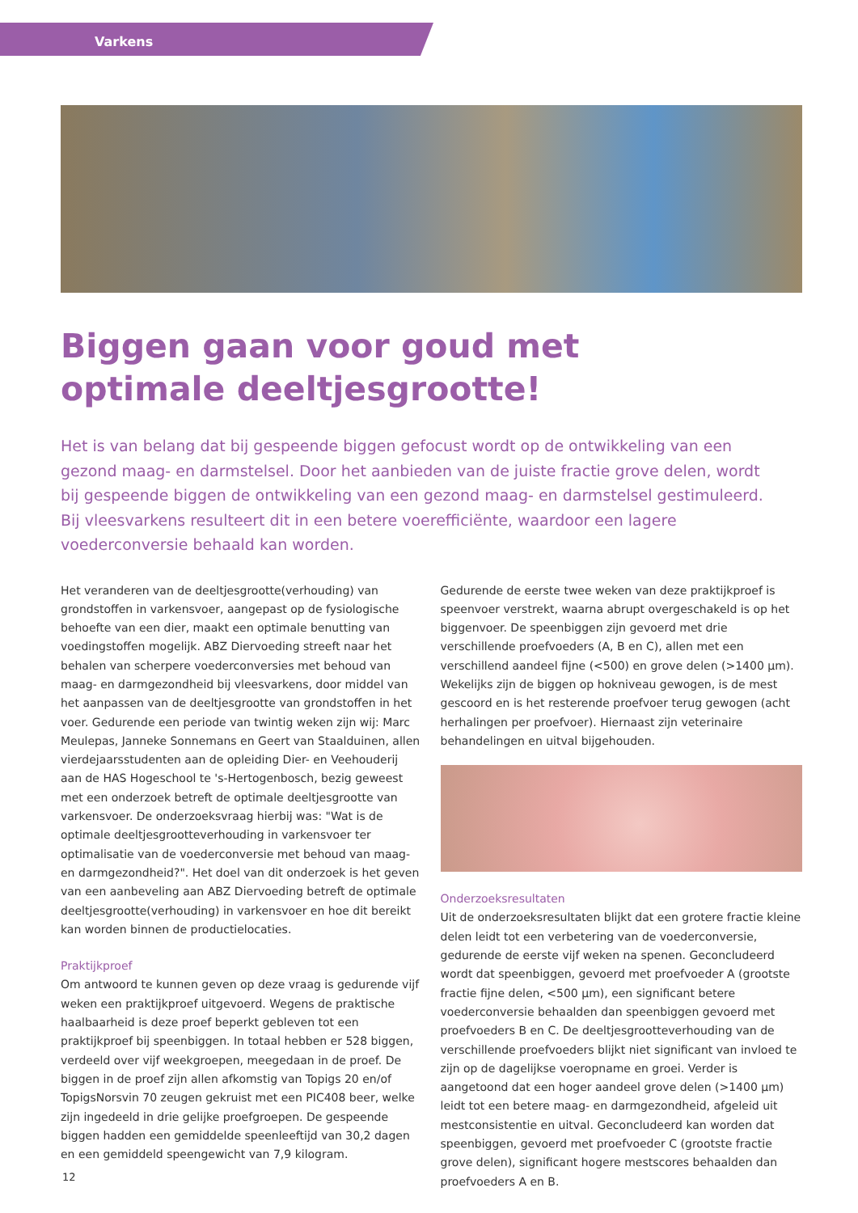Varkens
Biggen gaan voor goud met
optimale deeltjesgrootte!
Het is van belang dat bij gespeende biggen gefocust wordt op de ontwikkeling van een gezond maag- en darmstelsel. Door het aanbieden van de juiste fractie grove delen, wordt bij gespeende biggen de ontwikkeling van een gezond maag- en darmstelsel gestimuleerd. Bij vleesvarkens resulteert dit in een betere voerefficiënte, waardoor een lagere voederconversie behaald kan worden.
Het veranderen van de deeltjesgrootte(verhouding) van grondstoffen in varkensvoer, aangepast op de fysiologische behoefte van een dier, maakt een optimale benutting van voedingstoffen mogelijk. ABZ Diervoeding streeft naar het behalen van scherpere voederconversies met behoud van maag- en darmgezondheid bij vleesvarkens, door middel van het aanpassen van de deeltjesgrootte van grondstoffen in het voer. Gedurende een periode van twintig weken zijn wij: Marc Meulepas, Janneke Sonnemans en Geert van Staalduinen, allen vierdejaarsstudenten aan de opleiding Dier- en Veehouderij aan de HAS Hogeschool te 's-Hertogenbosch, bezig geweest met een onderzoek betreft de optimale deeltjesgrootte van varkensvoer. De onderzoeksvraag hierbij was: "Wat is de optimale deeltjesgrootteverhouding in varkensvoer ter optimalisatie van de voederconversie met behoud van maag- en darmgezondheid?". Het doel van dit onderzoek is het geven van een aanbeveling aan ABZ Diervoeding betreft de optimale deeltjesgrootte(verhouding) in varkensvoer en hoe dit bereikt kan worden binnen de productielocaties.
Praktijkproef
Om antwoord te kunnen geven op deze vraag is gedurende vijf weken een praktijkproef uitgevoerd. Wegens de praktische haalbaarheid is deze proef beperkt gebleven tot een praktijkproef bij speenbiggen. In totaal hebben er 528 biggen, verdeeld over vijf weekgroepen, meegedaan in de proef. De biggen in de proef zijn allen afkomstig van Topigs 20 en/of TopigsNorsvin 70 zeugen gekruist met een PIC408 beer, welke zijn ingedeeld in drie gelijke proefgroepen. De gespeende biggen hadden een gemiddelde speenleeftijd van 30,2 dagen en een gemiddeld speengewicht van 7,9 kilogram.
Gedurende de eerste twee weken van deze praktijkproef is speenvoer verstrekt, waarna abrupt overgeschakeld is op het biggenvoer. De speenbiggen zijn gevoerd met drie verschillende proefvoeders (A, B en C), allen met een verschillend aandeel fijne (<500) en grove delen (>1400 µm). Wekelijks zijn de biggen op hokniveau gewogen, is de mest gescoord en is het resterende proefvoer terug gewogen (acht herhalingen per proefvoer). Hiernaast zijn veterinaire behandelingen en uitval bijgehouden.
Onderzoeksresultaten
Uit de onderzoeksresultaten blijkt dat een grotere fractie kleine delen leidt tot een verbetering van de voederconversie, gedurende de eerste vijf weken na spenen. Geconcludeerd wordt dat speenbiggen, gevoerd met proefvoeder A (grootste fractie fijne delen, <500 µm), een significant betere voederconversie behaalden dan speenbiggen gevoerd met proefvoeders B en C. De deeltjesgrootteverhouding van de verschillende proefvoeders blijkt niet significant van invloed te zijn op de dagelijkse voeropname en groei. Verder is aangetoond dat een hoger aandeel grove delen (>1400 µm) leidt tot een betere maag- en darmgezondheid, afgeleid uit mestconsistentie en uitval. Geconcludeerd kan worden dat speenbiggen, gevoerd met proefvoeder C (grootste fractie grove delen), significant hogere mestscores behaalden dan proefvoeders A en B.
12